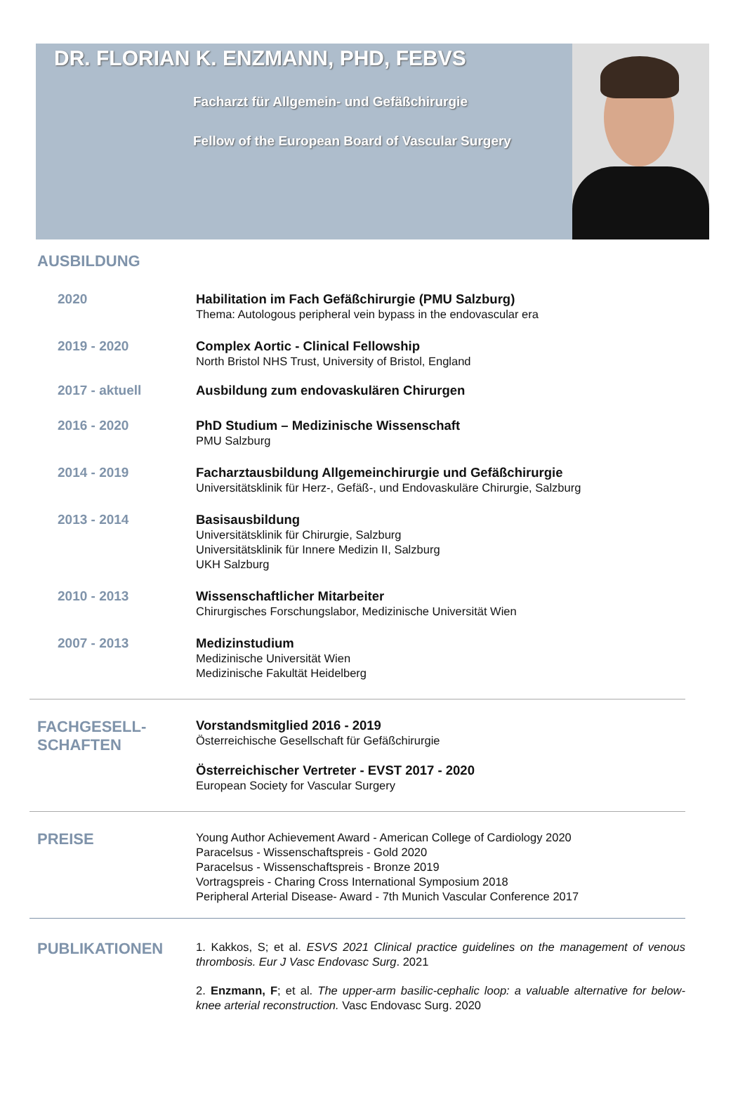DR. FLORIAN K. ENZMANN, PHD, FEBVS
Facharzt für Allgemein- und Gefäßchirurgie
Fellow of the European Board of Vascular Surgery
AUSBILDUNG
2020
Habilitation im Fach Gefäßchirurgie (PMU Salzburg)
Thema: Autologous peripheral vein bypass in the endovascular era
2019 - 2020
Complex Aortic - Clinical Fellowship
North Bristol NHS Trust, University of Bristol, England
2017 - aktuell
Ausbildung zum endovaskulären Chirurgen
2016 - 2020
PhD Studium – Medizinische Wissenschaft
PMU Salzburg
2014 - 2019
Facharztausbildung Allgemeinchirurgie und Gefäßchirurgie
Universitätsklinik für Herz-, Gefäß-, und Endovaskuläre Chirurgie, Salzburg
2013 - 2014
Basisausbildung
Universitätsklinik für Chirurgie, Salzburg
Universitätsklinik für Innere Medizin II, Salzburg
UKH Salzburg
2010 - 2013
Wissenschaftlicher Mitarbeiter
Chirurgisches Forschungslabor, Medizinische Universität Wien
2007 - 2013
Medizinstudium
Medizinische Universität Wien
Medizinische Fakultät Heidelberg
FACHGESELL-
SCHAFTEN
Vorstandsmitglied 2016 - 2019
Österreichische Gesellschaft für Gefäßchirurgie
Österreichischer Vertreter - EVST 2017 - 2020
European Society for Vascular Surgery
PREISE
Young Author Achievement Award - American College of Cardiology 2020
Paracelsus - Wissenschaftspreis - Gold 2020
Paracelsus - Wissenschaftspreis - Bronze 2019
Vortragspreis - Charing Cross International Symposium 2018
Peripheral Arterial Disease- Award - 7th Munich Vascular Conference 2017
PUBLIKATIONEN
1. Kakkos, S; et al. ESVS 2021 Clinical practice guidelines on the management of venous thrombosis. Eur J Vasc Endovasc Surg. 2021
2. Enzmann, F; et al. The upper-arm basilic-cephalic loop: a valuable alternative for below-knee arterial reconstruction. Vasc Endovasc Surg. 2020